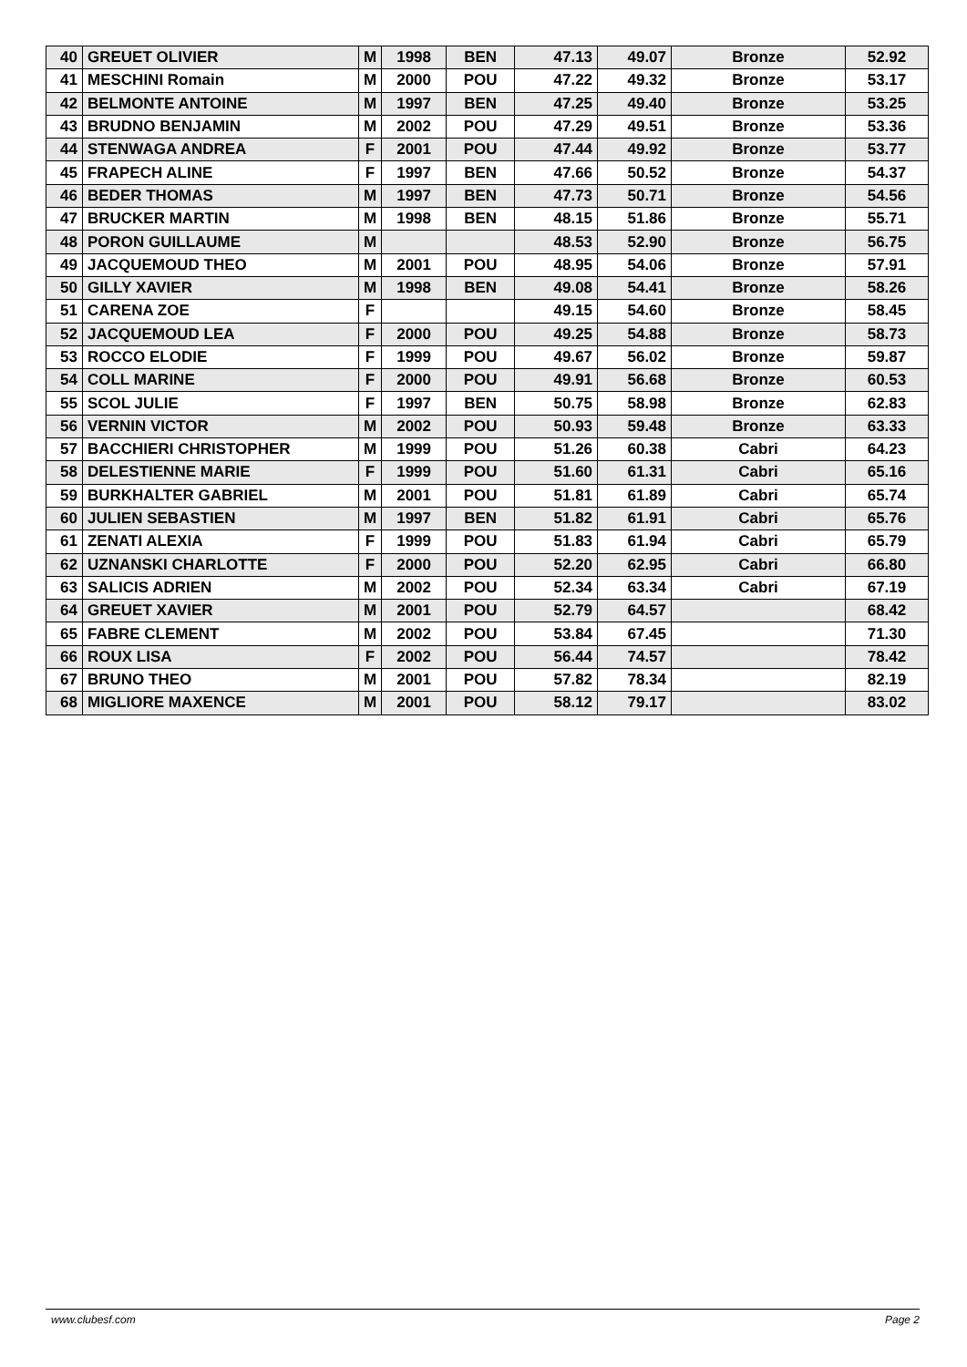| 40 | GREUET OLIVIER | M | 1998 | BEN | 47.13 | 49.07 | Bronze | 52.92 |
| 41 | MESCHINI Romain | M | 2000 | POU | 47.22 | 49.32 | Bronze | 53.17 |
| 42 | BELMONTE ANTOINE | M | 1997 | BEN | 47.25 | 49.40 | Bronze | 53.25 |
| 43 | BRUDNO BENJAMIN | M | 2002 | POU | 47.29 | 49.51 | Bronze | 53.36 |
| 44 | STENWAGA ANDREA | F | 2001 | POU | 47.44 | 49.92 | Bronze | 53.77 |
| 45 | FRAPECH ALINE | F | 1997 | BEN | 47.66 | 50.52 | Bronze | 54.37 |
| 46 | BEDER THOMAS | M | 1997 | BEN | 47.73 | 50.71 | Bronze | 54.56 |
| 47 | BRUCKER MARTIN | M | 1998 | BEN | 48.15 | 51.86 | Bronze | 55.71 |
| 48 | PORON GUILLAUME | M | | | 48.53 | 52.90 | Bronze | 56.75 |
| 49 | JACQUEMOUD THEO | M | 2001 | POU | 48.95 | 54.06 | Bronze | 57.91 |
| 50 | GILLY XAVIER | M | 1998 | BEN | 49.08 | 54.41 | Bronze | 58.26 |
| 51 | CARENA ZOE | F | | | 49.15 | 54.60 | Bronze | 58.45 |
| 52 | JACQUEMOUD LEA | F | 2000 | POU | 49.25 | 54.88 | Bronze | 58.73 |
| 53 | ROCCO ELODIE | F | 1999 | POU | 49.67 | 56.02 | Bronze | 59.87 |
| 54 | COLL MARINE | F | 2000 | POU | 49.91 | 56.68 | Bronze | 60.53 |
| 55 | SCOL JULIE | F | 1997 | BEN | 50.75 | 58.98 | Bronze | 62.83 |
| 56 | VERNIN VICTOR | M | 2002 | POU | 50.93 | 59.48 | Bronze | 63.33 |
| 57 | BACCHIERI CHRISTOPHER | M | 1999 | POU | 51.26 | 60.38 | Cabri | 64.23 |
| 58 | DELESTIENNE MARIE | F | 1999 | POU | 51.60 | 61.31 | Cabri | 65.16 |
| 59 | BURKHALTER GABRIEL | M | 2001 | POU | 51.81 | 61.89 | Cabri | 65.74 |
| 60 | JULIEN SEBASTIEN | M | 1997 | BEN | 51.82 | 61.91 | Cabri | 65.76 |
| 61 | ZENATI ALEXIA | F | 1999 | POU | 51.83 | 61.94 | Cabri | 65.79 |
| 62 | UZNANSKI CHARLOTTE | F | 2000 | POU | 52.20 | 62.95 | Cabri | 66.80 |
| 63 | SALICIS ADRIEN | M | 2002 | POU | 52.34 | 63.34 | Cabri | 67.19 |
| 64 | GREUET XAVIER | M | 2001 | POU | 52.79 | 64.57 | | 68.42 |
| 65 | FABRE CLEMENT | M | 2002 | POU | 53.84 | 67.45 | | 71.30 |
| 66 | ROUX LISA | F | 2002 | POU | 56.44 | 74.57 | | 78.42 |
| 67 | BRUNO THEO | M | 2001 | POU | 57.82 | 78.34 | | 82.19 |
| 68 | MIGLIORE MAXENCE | M | 2001 | POU | 58.12 | 79.17 | | 83.02 |
www.clubesf.com Page 2